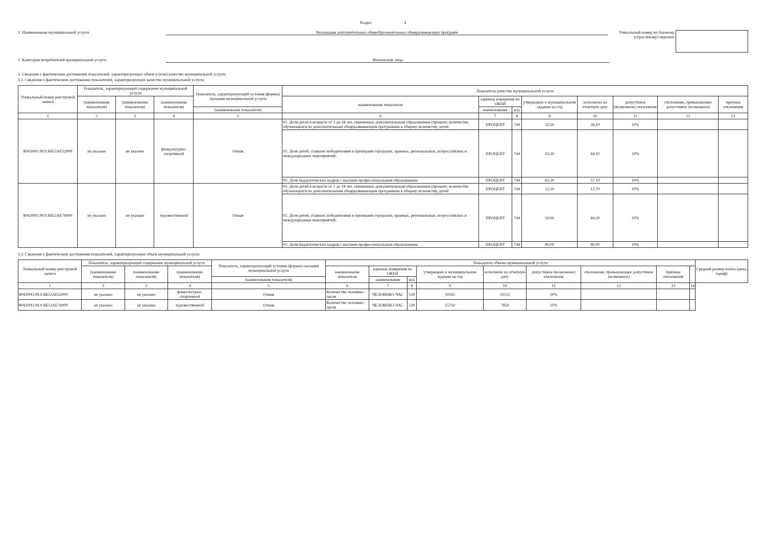Раздел 4
1. Наименование муниципальной услуги Реализация дополнительных общеобразовательных общеразвивающих программ
Уникальный номер по базовому (отраслевому) перечню
2. Категории потребителей муниципальной услуги Физические лица
3. Сведения о фактическом достижении показателей, характеризующих объем и (или) качество муниципальной услуги:
3.1. Сведения о фактическом достижении показателей, характеризующих качество муниципальной услуги:
| Уникальный номер реестровой записи | Показатель, характеризующий содержание муниципальной услуги | | | Показатель, характеризующий условия (формы) оказания муниципальной услуги | Показатель качества муниципальной услуги | | | | | | | |
| --- | --- | --- | --- | --- | --- | --- | --- | --- | --- | --- | --- | --- |
| | (наименование показателя) | (наименование показателя) | (наименование показателя) | | наименование показателя | единица измерения по ОКЕИ | | утверждено в муниципальном задании на год | исполнено на отчетную дату | допустимое (возможное) отклонение | отклонение, превышающее допустимое (возможное) | причина отклонения |
| | | | | (наименование показателя) | | наименование | код | | | | | |
| 1 | 2 | 3 | 4 | 5 | 6 | 7 | 8 | 9 | 10 | 11 | 12 | 13 |
| 804200О.99.0.ББ52АЕ52000 | не указано | не указано | физкультурно-спортивной | Очная | 01. Доля детей в возрасте от 5 до 18 лет, охваченных дополнительным образованием (процент; количество обучающихся по дополнительным общеразвивающим программам к общему количеству детей | ПРОЦЕНТ | 744 | 35,50 | 36,10 | 10% | | |
| | | | | | 02. Доля детей, ставших победителями и призерами городских, краевых, региональных, всероссийских и международных мероприятий; | ПРОЦЕНТ | 744 | 33,30 | 44,10 | 10% | | |
| | | | | | 03. Доля педагогических кадров с высшим профессиональным образованием | ПРОЦЕНТ | 744 | 63,50 | 57,10 | 10% | | |
| 804200О.99.0.ББ52АЕ76000 | не указано | не указано | художественной | Очная | 01. Доля детей в возрасте от 5 до 18 лет, охваченных дополнительным образованием (процент; количество обучающихся по дополнительным общеразвивающим программам к общему количеству детей | ПРОЦЕНТ | 744 | 12,50 | 12,70 | 10% | | |
| | | | | | 02. Доля детей, ставших победителями и призерами городских, краевых, региональных, всероссийских и международных мероприятий; | ПРОЦЕНТ | 744 | 50,00 | 44,30 | 10% | | |
| | | | | | 03. Доля педагогических кадров с высшим профессиональным образованием | ПРОЦЕНТ | 744 | 80,00 | 80,00 | 10% | | |
3.2. Сведения о фактическом достижении показателей, характеризующих объем муниципальной услуги:
| Уникальный номер реестровой записи | Показатель, характеризующий содержание муниципальной услуги | | | Показатель, характеризующий условия (формы) оказания муниципальной услуги | Показатель объема муниципальной услуги | | | | | | | | | Средний размер платы (цена, тариф) |
| --- | --- | --- | --- | --- | --- | --- | --- | --- | --- | --- | --- | --- | --- | --- |
| | (наименование показателя) | (наименование показателя) | (наименование показателя) | | наименование показателя | единица измерения по ОКЕИ | | утверждено в муниципальном задании на год | исполнено на отчетную дату | допустимое (возможное) отклонение | отклонение, превышающее допустимое (возможное) | причина отклонения | | |
| | | | | (наименование показателя) | | наименование | код | | | | | | | |
| 1 | 2 | 3 | 4 | 5 | 6 | 7 | 8 | 9 | 10 | 11 | 12 | 13 | 14 | |
| 804200О.99.0.ББ52АЕ52000 | не указано | не указано | физкультурно-спортивной | Очная | Количество человеко-часов | ЧЕЛОВЕКО-ЧАС | 539 | 39165 | 19152 | 10% | | | | |
| 804200О.99.0.ББ52АЕ76000 | не указано | не указано | художественной | Очная | Количество человеко-часов | ЧЕЛОВЕКО-ЧАС | 539 | 15750 | 7850 | 10% | | | | |